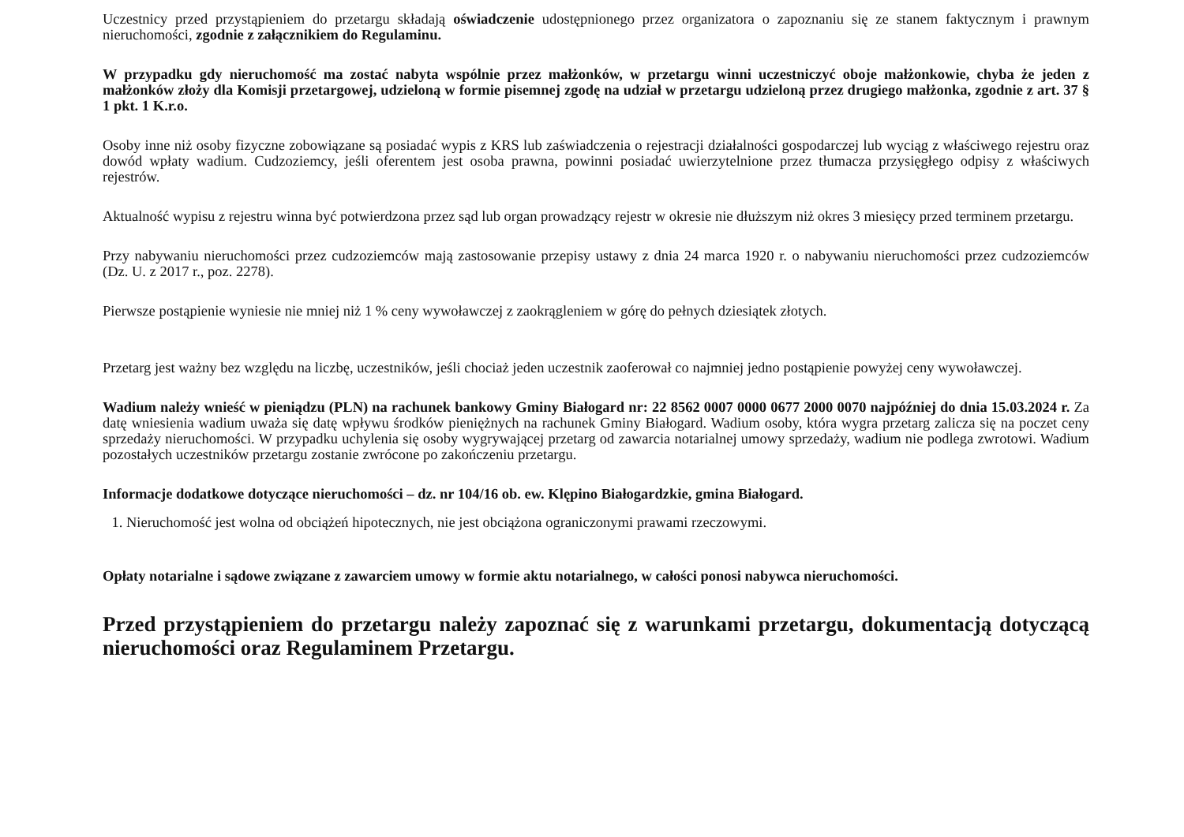Uczestnicy przed przystąpieniem do przetargu składają oświadczenie udostępnionego przez organizatora o zapoznaniu się ze stanem faktycznym i prawnym nieruchomości, zgodnie z załącznikiem do Regulaminu.
W przypadku gdy nieruchomość ma zostać nabyta wspólnie przez małżonków, w przetargu winni uczestniczyć oboje małżonkowie, chyba że jeden z małżonków złoży dla Komisji przetargowej, udzieloną w formie pisemnej zgodę na udział w przetargu udzieloną przez drugiego małżonka, zgodnie z art. 37 § 1 pkt. 1 K.r.o.
Osoby inne niż osoby fizyczne zobowiązane są posiadać wypis z KRS lub zaświadczenia o rejestracji działalności gospodarczej lub wyciąg z właściwego rejestru oraz dowód wpłaty wadium. Cudzoziemcy, jeśli oferentem jest osoba prawna, powinni posiadać uwierzytelnione przez tłumacza przysięgłego odpisy z właściwych rejestrów.
Aktualność wypisu z rejestru winna być potwierdzona przez sąd lub organ prowadzący rejestr w okresie nie dłuższym niż okres 3 miesięcy przed terminem przetargu.
Przy nabywaniu nieruchomości przez cudzoziemców mają zastosowanie przepisy ustawy z dnia 24 marca 1920 r. o nabywaniu nieruchomości przez cudzoziemców (Dz. U. z 2017 r., poz. 2278).
Pierwsze postąpienie wyniesie nie mniej niż 1 % ceny wywoławczej z zaokrągleniem w górę do pełnych dziesiątek złotych.
Przetarg jest ważny bez względu na liczbę, uczestników, jeśli chociaż jeden uczestnik zaoferował co najmniej jedno postąpienie powyżej ceny wywoławczej.
Wadium należy wnieść w pieniądzu (PLN) na rachunek bankowy Gminy Białogard nr: 22 8562 0007 0000 0677 2000 0070 najpóźniej do dnia 15.03.2024 r. Za datę wniesienia wadium uważa się datę wpływu środków pieniężnych na rachunek Gminy Białogard. Wadium osoby, która wygra przetarg zalicza się na poczet ceny sprzedaży nieruchomości. W przypadku uchylenia się osoby wygrywającej przetarg od zawarcia notarialnej umowy sprzedaży, wadium nie podlega zwrotowi. Wadium pozostałych uczestników przetargu zostanie zwrócone po zakończeniu przetargu.
Informacje dodatkowe dotyczące nieruchomości – dz. nr 104/16 ob. ew. Klępino Białogardzkie, gmina Białogard.
1. Nieruchomość jest wolna od obciążeń hipotecznych, nie jest obciążona ograniczonymi prawami rzeczowymi.
Opłaty notarialne i sądowe związane z zawarciem umowy w formie aktu notarialnego, w całości ponosi nabywca nieruchomości.
Przed przystąpieniem do przetargu należy zapoznać się z warunkami przetargu, dokumentacją dotyczącą nieruchomości oraz Regulaminem Przetargu.